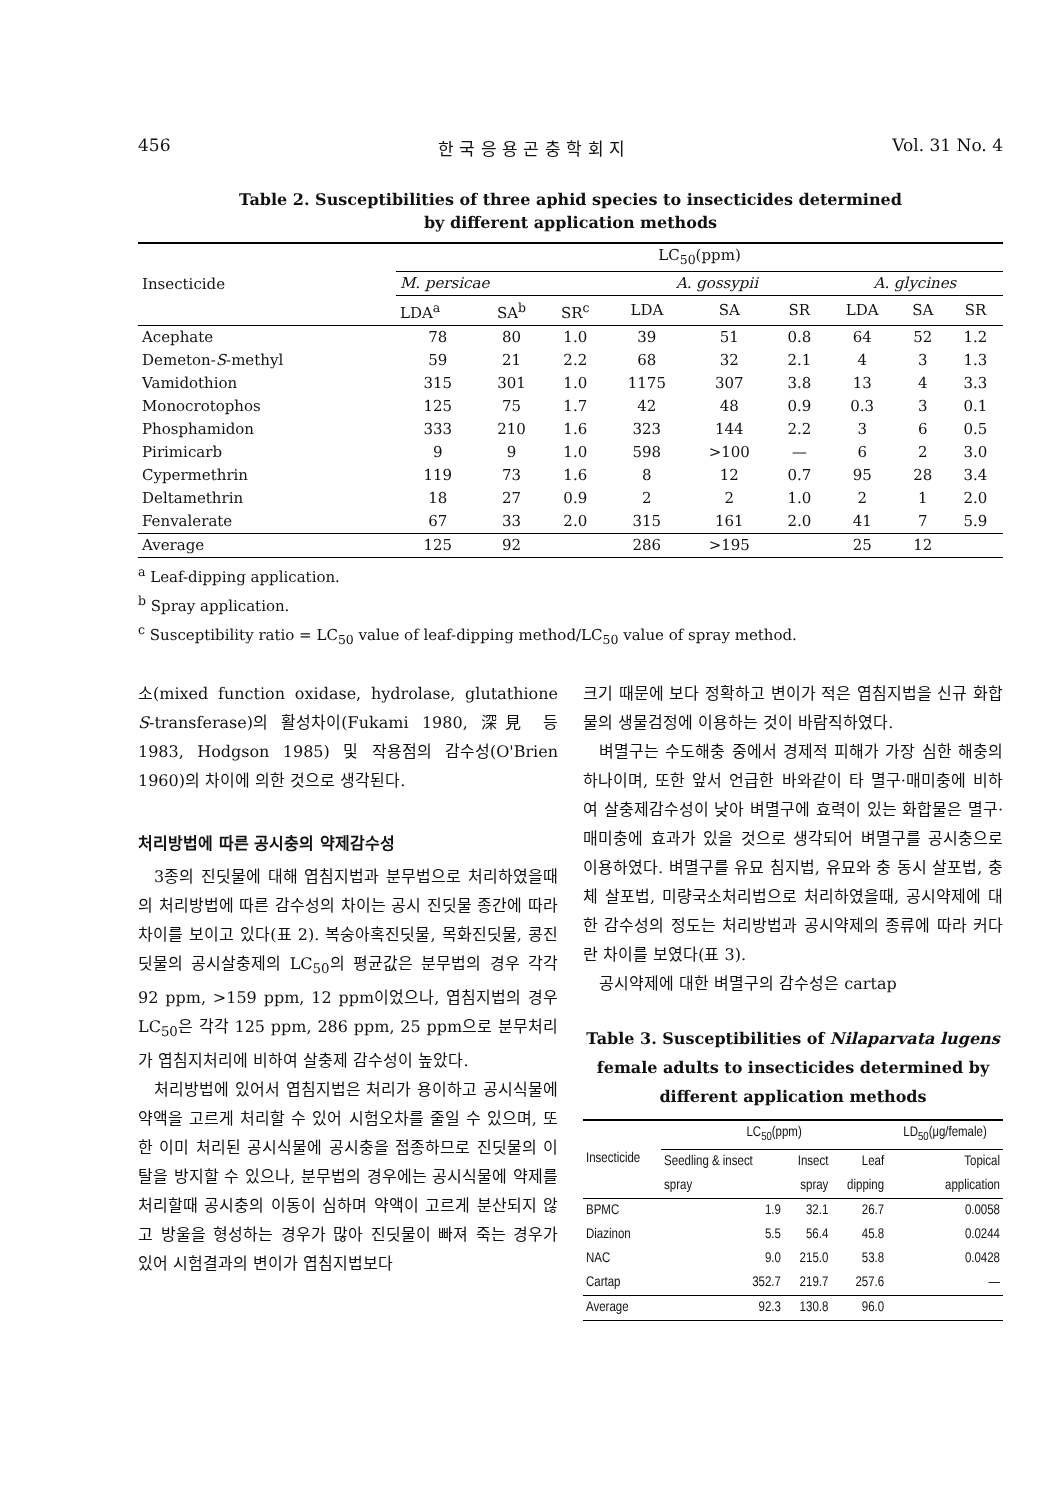456 한 국 응 용 곤 충 학 회 지 Vol. 31 No. 4
Table 2. Susceptibilities of three aphid species to insecticides determined
by different application methods
| Insecticide | LC<sub>50</sub>(ppm) | | | | | | | | |
| --- | --- | --- | --- | --- | --- | --- | --- | --- | --- |
| | M. persicae | | | A. gossypii | | | A. glycines | | |
| | LDA<sup>a</sup> | SA<sup>b</sup> | SR<sup>c</sup> | LDA | SA | SR | LDA | SA | SR |
| Acephate | 78 | 80 | 1.0 | 39 | 51 | 0.8 | 64 | 52 | 1.2 |
| Demeton- S -methyl | 59 | 21 | 2.2 | 68 | 32 | 2.1 | 4 | 3 | 1.3 |
| Vamidothion | 315 | 301 | 1.0 | 1175 | 307 | 3.8 | 13 | 4 | 3.3 |
| Monocrotophos | 125 | 75 | 1.7 | 42 | 48 | 0.9 | 0.3 | 3 | 0.1 |
| Phosphamidon | 333 | 210 | 1.6 | 323 | 144 | 2.2 | 3 | 6 | 0.5 |
| Pirimicarb | 9 | 9 | 1.0 | 598 | >100 | — | 6 | 2 | 3.0 |
| Cypermethrin | 119 | 73 | 1.6 | 8 | 12 | 0.7 | 95 | 28 | 3.4 |
| Deltamethrin | 18 | 27 | 0.9 | 2 | 2 | 1.0 | 2 | 1 | 2.0 |
| Fenvalerate | 67 | 33 | 2.0 | 315 | 161 | 2.0 | 41 | 7 | 5.9 |
| Average | 125 | 92 | | 286 | >195 | | 25 | 12 | |
<sup>a</sup> Leaf-dipping application.
<sup>b</sup> Spray application.
<sup>c</sup> Susceptibility ratio = LC<sub>50</sub> value of leaf-dipping method/LC<sub>50</sub> value of spray method.
소(mixed function oxidase, hydrolase, glutathione S-transferase)의 활성차이(Fukami 1980, 深見 등 1983, Hodgson 1985) 및 작용점의 감수성(O'Brien 1960)의 차이에 의한 것으로 생각된다.
처리방법에 따른 공시충의 약제감수성
3종의 진딧물에 대해 엽침지법과 분무법으로 처리하였을때의 처리방법에 따른 감수성의 차이는 공시 진딧물 종간에 따라 차이를 보이고 있다(표 2). 복숭아혹진딧물, 목화진딧물, 콩진딧물의 공시살충제의 LC<sub>50</sub>의 평균값은 분무법의 경우 각각 92 ppm, >159 ppm, 12 ppm이었으나, 엽침지법의 경우 LC<sub>50</sub>은 각각 125 ppm, 286 ppm, 25 ppm으로 분무처리가 엽침지처리에 비하여 살충제 감수성이 높았다.
처리방법에 있어서 엽침지법은 처리가 용이하고 공시식물에 약액을 고르게 처리할 수 있어 시험오차를 줄일 수 있으며, 또한 이미 처리된 공시식물에 공시충을 접종하므로 진딧물의 이탈을 방지할 수 있으나, 분무법의 경우에는 공시식물에 약제를 처리할때 공시충의 이동이 심하며 약액이 고르게 분산되지 않고 방울을 형성하는 경우가 많아 진딧물이 빠져 죽는 경우가 있어 시험결과의 변이가 엽침지법보다
크기 때문에 보다 정확하고 변이가 적은 엽침지법을 신규 화합물의 생물검정에 이용하는 것이 바람직하였다.
벼멸구는 수도해충 중에서 경제적 피해가 가장 심한 해충의 하나이며, 또한 앞서 언급한 바와같이 타 멸구·매미충에 비하여 살충제감수성이 낮아 벼멸구에 효력이 있는 화합물은 멸구·매미충에 효과가 있을 것으로 생각되어 벼멸구를 공시충으로 이용하였다. 벼멸구를 유묘 침지법, 유묘와 충 동시 살포법, 충체 살포법, 미량국소처리법으로 처리하였을때, 공시약제에 대한 감수성의 정도는 처리방법과 공시약제의 종류에 따라 커다란 차이를 보였다(표 3).
공시약제에 대한 벼멸구의 감수성은 cartap
Table 3. Susceptibilities of Nilaparvata lugens female adults to insecticides determined by different application methods
| Insecticide | LC<sub>50</sub>(ppm) | | | LD<sub>50</sub>(μg/female) |
| --- | --- | --- | --- | --- |
| | Seedling & insect | Insect | Leaf | Topical |
| | spray | spray | dipping | application |
| BPMC | 1.9 | 32.1 | 26.7 | 0.0058 |
| Diazinon | 5.5 | 56.4 | 45.8 | 0.0244 |
| NAC | 9.0 | 215.0 | 53.8 | 0.0428 |
| Cartap | 352.7 | 219.7 | 257.6 | — |
| Average | 92.3 | 130.8 | 96.0 | |